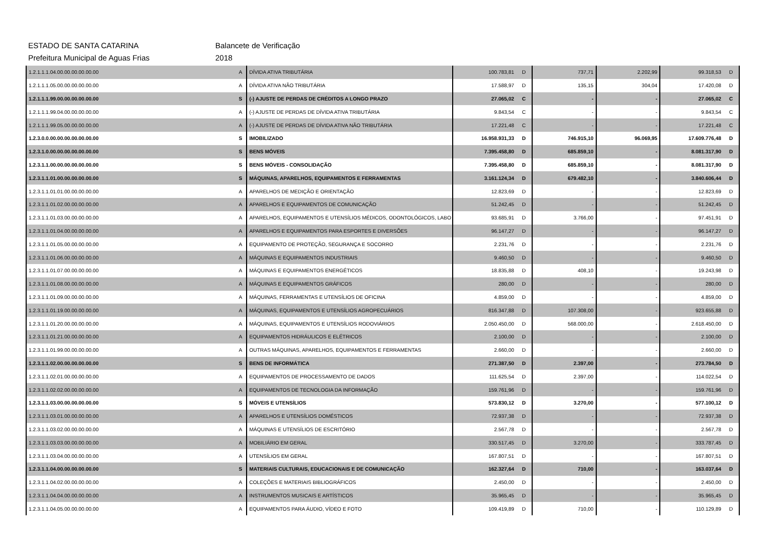ESTADO DE SANTA CATARINA Balancete de Verificação
Prefeitura Municipal de Aguas Frias 2018
| 1.2.1.1.1.04.00.00.00.00.00.00 | A | DÍVIDA ATIVA TRIBUTÁRIA | 100.783,81 | D | 737,71 | 2.202,99 | 99.318,53 | D |
| 1.2.1.1.1.05.00.00.00.00.00.00 | A | DÍVIDA ATIVA NÃO TRIBUTÁRIA | 17.588,97 | D | 135,15 | 304,04 | 17.420,08 | D |
| 1.2.1.1.1.99.00.00.00.00.00.00 | S | (-) AJUSTE DE PERDAS DE CRÉDITOS A LONGO PRAZO | 27.065,02 | C | - | - | 27.065,02 | C |
| 1.2.1.1.1.99.04.00.00.00.00.00 | A | (-) AJUSTE DE PERDAS DE DÍVIDA ATIVA TRIBUTÁRIA | 9.843,54 | C | - | - | 9.843,54 | C |
| 1.2.1.1.1.99.05.00.00.00.00.00 | A | (-) AJUSTE DE PERDAS DE DÍVIDA ATIVA NÃO TRIBUTÁRIA | 17.221,48 | C | - | - | 17.221,48 | C |
| 1.2.3.0.0.00.00.00.00.00.00.00 | S | IMOBILIZADO | 16.958.931,33 | D | 746.915,10 | 96.069,95 | 17.609.776,48 | D |
| 1.2.3.1.0.00.00.00.00.00.00.00 | S | BENS MÓVEIS | 7.395.458,80 | D | 685.859,10 | - | 8.081.317,90 | D |
| 1.2.3.1.1.00.00.00.00.00.00.00 | S | BENS MÓVEIS - CONSOLIDAÇÃO | 7.395.458,80 | D | 685.859,10 | - | 8.081.317,90 | D |
| 1.2.3.1.1.01.00.00.00.00.00.00 | S | MÁQUINAS, APARELHOS, EQUIPAMENTOS E FERRAMENTAS | 3.161.124,34 | D | 679.482,10 | - | 3.840.606,44 | D |
| 1.2.3.1.1.01.01.00.00.00.00.00 | A | APARELHOS DE MEDIÇÃO E ORIENTAÇÃO | 12.823,69 | D | - | - | 12.823,69 | D |
| 1.2.3.1.1.01.02.00.00.00.00.00 | A | APARELHOS E EQUIPAMENTOS DE COMUNICAÇÃO | 51.242,45 | D | - | - | 51.242,45 | D |
| 1.2.3.1.1.01.03.00.00.00.00.00 | A | APARELHOS, EQUIPAMENTOS E UTENSÍLIOS MÉDICOS, ODONTOLÓGICOS, LABO | 93.685,91 | D | 3.766,00 | - | 97.451,91 | D |
| 1.2.3.1.1.01.04.00.00.00.00.00 | A | APARELHOS E EQUIPAMENTOS PARA ESPORTES E DIVERSÕES | 96.147,27 | D | - | - | 96.147,27 | D |
| 1.2.3.1.1.01.05.00.00.00.00.00 | A | EQUIPAMENTO DE PROTEÇÃO, SEGURANÇA E SOCORRO | 2.231,76 | D | - | - | 2.231,76 | D |
| 1.2.3.1.1.01.06.00.00.00.00.00 | A | MÁQUINAS E EQUIPAMENTOS INDUSTRIAIS | 9.460,50 | D | - | - | 9.460,50 | D |
| 1.2.3.1.1.01.07.00.00.00.00.00 | A | MÁQUINAS E EQUIPAMENTOS ENERGÉTICOS | 18.835,88 | D | 408,10 | - | 19.243,98 | D |
| 1.2.3.1.1.01.08.00.00.00.00.00 | A | MÁQUINAS E EQUIPAMENTOS GRÁFICOS | 280,00 | D | - | - | 280,00 | D |
| 1.2.3.1.1.01.09.00.00.00.00.00 | A | MÁQUINAS, FERRAMENTAS E UTENSÍLIOS DE OFICINA | 4.859,00 | D | - | - | 4.859,00 | D |
| 1.2.3.1.1.01.19.00.00.00.00.00 | A | MÁQUINAS, EQUIPAMENTOS E UTENSÍLIOS AGROPECUÁRIOS | 816.347,88 | D | 107.308,00 | - | 923.655,88 | D |
| 1.2.3.1.1.01.20.00.00.00.00.00 | A | MÁQUINAS, EQUIPAMENTOS E UTENSÍLIOS RODOVIÁRIOS | 2.050.450,00 | D | 568.000,00 | - | 2.618.450,00 | D |
| 1.2.3.1.1.01.21.00.00.00.00.00 | A | EQUIPAMENTOS HIDRÁULICOS E ELÉTRICOS | 2.100,00 | D | - | - | 2.100,00 | D |
| 1.2.3.1.1.01.99.00.00.00.00.00 | A | OUTRAS MÁQUINAS, APARELHOS, EQUIPAMENTOS E FERRAMENTAS | 2.660,00 | D | - | - | 2.660,00 | D |
| 1.2.3.1.1.02.00.00.00.00.00.00 | S | BENS DE INFORMÁTICA | 271.387,50 | D | 2.397,00 | - | 273.784,50 | D |
| 1.2.3.1.1.02.01.00.00.00.00.00 | A | EQUIPAMENTOS DE PROCESSAMENTO DE DADOS | 111.625,54 | D | 2.397,00 | - | 114.022,54 | D |
| 1.2.3.1.1.02.02.00.00.00.00.00 | A | EQUIPAMENTOS DE TECNOLOGIA DA INFORMAÇÃO | 159.761,96 | D | - | - | 159.761,96 | D |
| 1.2.3.1.1.03.00.00.00.00.00.00 | S | MÓVEIS E UTENSÍLIOS | 573.830,12 | D | 3.270,00 | - | 577.100,12 | D |
| 1.2.3.1.1.03.01.00.00.00.00.00 | A | APARELHOS E UTENSÍLIOS DOMÉSTICOS | 72.937,38 | D | - | - | 72.937,38 | D |
| 1.2.3.1.1.03.02.00.00.00.00.00 | A | MÁQUINAS E UTENSÍLIOS DE ESCRITÓRIO | 2.567,78 | D | - | - | 2.567,78 | D |
| 1.2.3.1.1.03.03.00.00.00.00.00 | A | MOBILIÁRIO EM GERAL | 330.517,45 | D | 3.270,00 | - | 333.787,45 | D |
| 1.2.3.1.1.03.04.00.00.00.00.00 | A | UTENSÍLIOS EM GERAL | 167.807,51 | D | - | - | 167.807,51 | D |
| 1.2.3.1.1.04.00.00.00.00.00.00 | S | MATERIAIS CULTURAIS, EDUCACIONAIS E DE COMUNICAÇÃO | 162.327,64 | D | 710,00 | - | 163.037,64 | D |
| 1.2.3.1.1.04.02.00.00.00.00.00 | A | COLEÇÕES E MATERIAIS BIBLIOGRÁFICOS | 2.450,00 | D | - | - | 2.450,00 | D |
| 1.2.3.1.1.04.04.00.00.00.00.00 | A | INSTRUMENTOS MUSICAIS E ARTÍSTICOS | 35.965,45 | D | - | - | 35.965,45 | D |
| 1.2.3.1.1.04.05.00.00.00.00.00 | A | EQUIPAMENTOS PARA ÁUDIO, VÍDEO E FOTO | 109.419,89 | D | 710,00 | - | 110.129,89 | D |